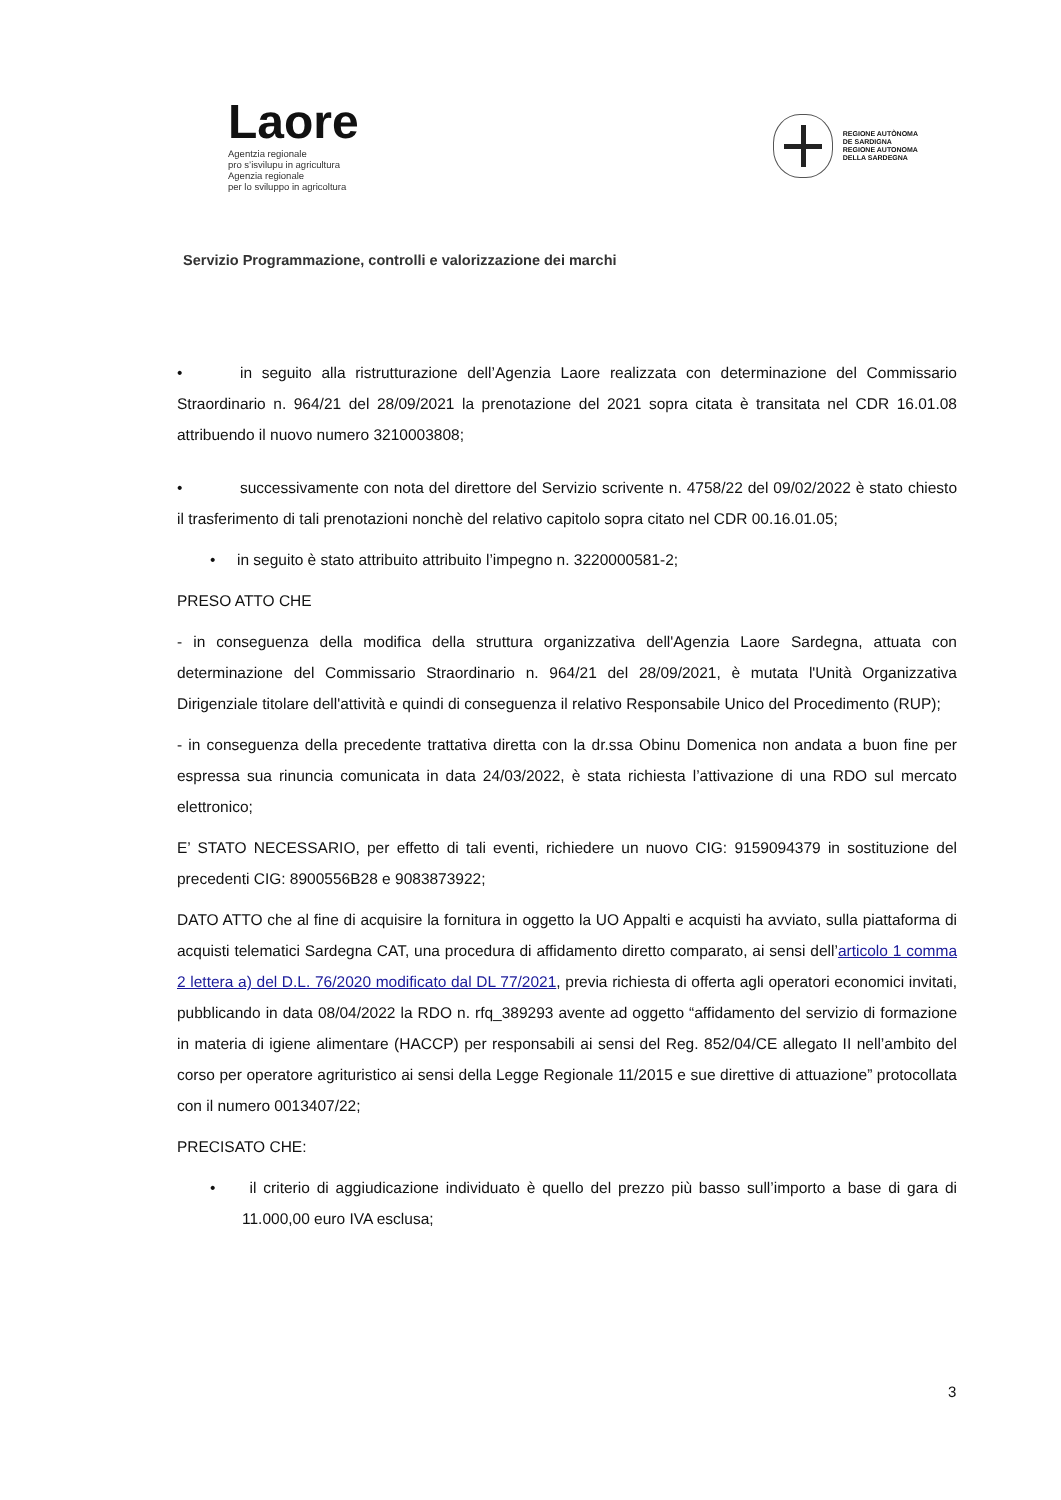Laore
Agentzia regionale
pro s’isvilupu in agricultura
Agenzia regionale
per lo sviluppo in agricoltura
REGIONE AUTÒNOMA
DE SARDIGNA
REGIONE AUTONOMA
DELLA SARDEGNA
Servizio Programmazione, controlli e valorizzazione dei marchi
• in seguito alla ristrutturazione dell’Agenzia Laore realizzata con determinazione del Commissario Straordinario n. 964/21 del 28/09/2021 la prenotazione del 2021 sopra citata è transitata nel CDR 16.01.08 attribuendo il nuovo numero 3210003808;
• successivamente con nota del direttore del Servizio scrivente n. 4758/22 del 09/02/2022 è stato chiesto il trasferimento di tali prenotazioni nonchè del relativo capitolo sopra citato nel CDR 00.16.01.05;
• in seguito è stato attribuito attribuito l’impegno n. 3220000581-2;
PRESO ATTO CHE
- in conseguenza della modifica della struttura organizzativa dell'Agenzia Laore Sardegna, attuata con determinazione del Commissario Straordinario n. 964/21 del 28/09/2021, è mutata l'Unità Organizzativa Dirigenziale titolare dell'attività e quindi di conseguenza il relativo Responsabile Unico del Procedimento (RUP);
- in conseguenza della precedente trattativa diretta con la dr.ssa Obinu Domenica non andata a buon fine per espressa sua rinuncia comunicata in data 24/03/2022, è stata richiesta l’attivazione di una RDO sul mercato elettronico;
E’ STATO NECESSARIO, per effetto di tali eventi, richiedere un nuovo CIG: 9159094379 in sostituzione del precedenti CIG: 8900556B28 e 9083873922;
DATO ATTO che al fine di acquisire la fornitura in oggetto la UO Appalti e acquisti ha avviato, sulla piattaforma di acquisti telematici Sardegna CAT, una procedura di affidamento diretto comparato, ai sensi dell’articolo 1 comma 2 lettera a) del D.L. 76/2020 modificato dal DL 77/2021, previa richiesta di offerta agli operatori economici invitati, pubblicando in data 08/04/2022 la RDO n. rfq_389293 avente ad oggetto “affidamento del servizio di formazione in materia di igiene alimentare (HACCP) per responsabili ai sensi del Reg. 852/04/CE allegato II nell’ambito del corso per operatore agrituristico ai sensi della Legge Regionale 11/2015 e sue direttive di attuazione” protocollata con il numero 0013407/22;
PRECISATO CHE:
• il criterio di aggiudicazione individuato è quello del prezzo più basso sull’importo a base di gara di 11.000,00 euro IVA esclusa;
3